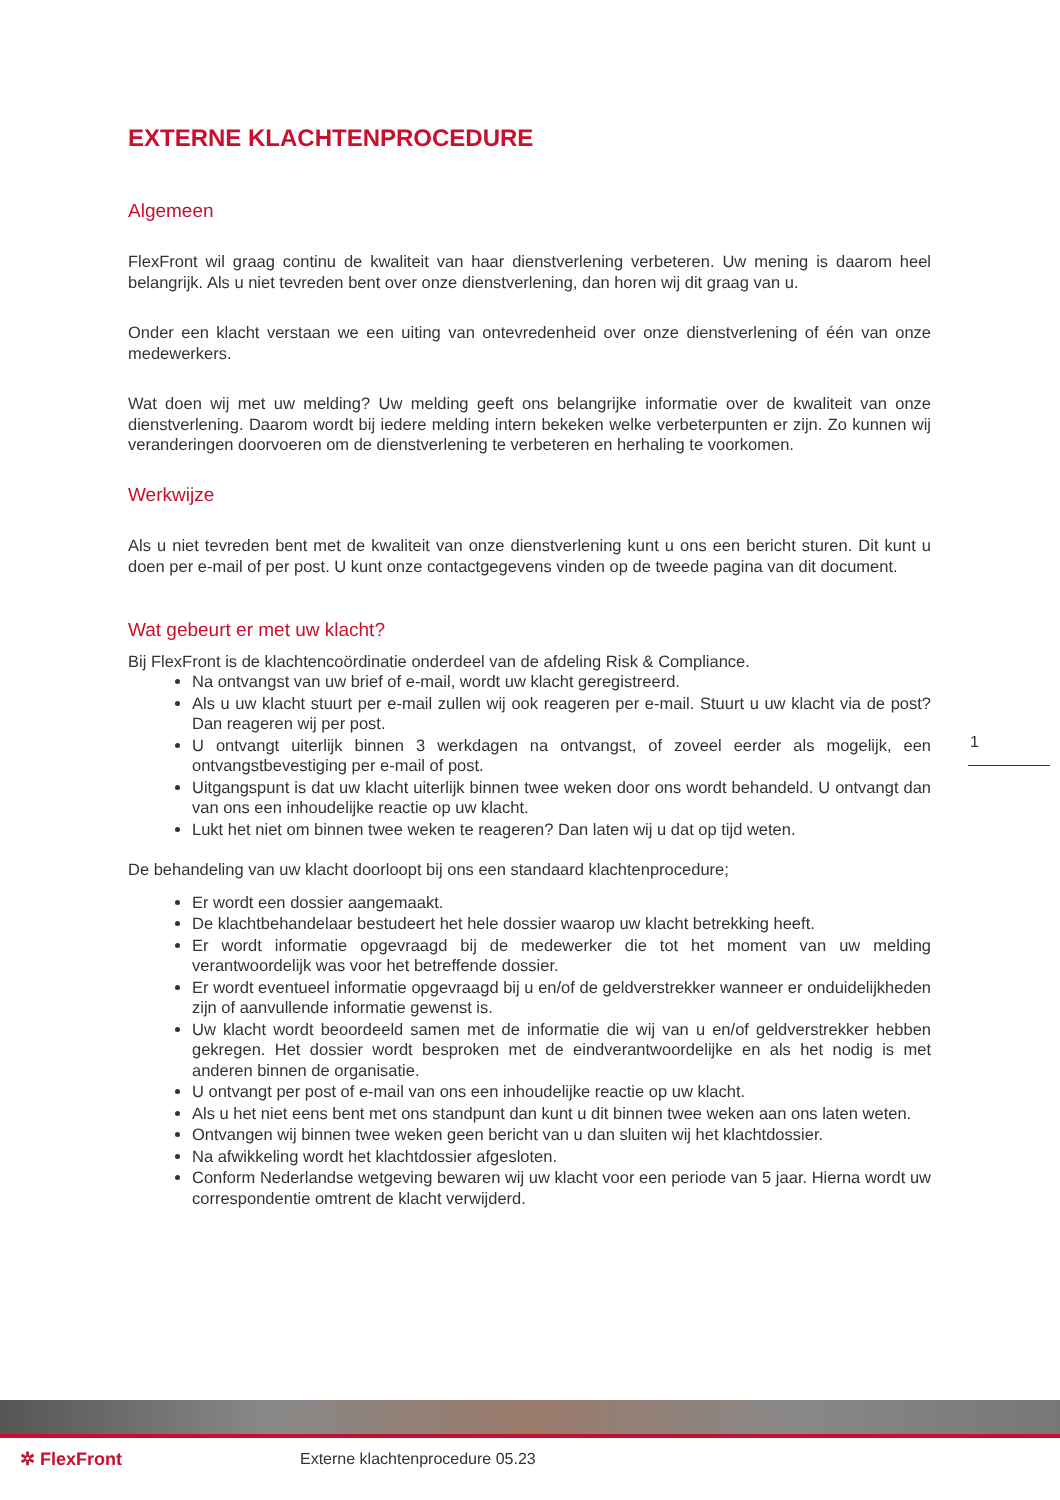EXTERNE KLACHTENPROCEDURE
Algemeen
FlexFront wil graag continu de kwaliteit van haar dienstverlening verbeteren. Uw mening is daarom heel belangrijk. Als u niet tevreden bent over onze dienstverlening, dan horen wij dit graag van u.
Onder een klacht verstaan we een uiting van ontevredenheid over onze dienstverlening of één van onze medewerkers.
Wat doen wij met uw melding? Uw melding geeft ons belangrijke informatie over de kwaliteit van onze dienstverlening. Daarom wordt bij iedere melding intern bekeken welke verbeterpunten er zijn. Zo kunnen wij veranderingen doorvoeren om de dienstverlening te verbeteren en herhaling te voorkomen.
Werkwijze
Als u niet tevreden bent met de kwaliteit van onze dienstverlening kunt u ons een bericht sturen. Dit kunt u doen per e-mail of per post. U kunt onze contactgegevens vinden op de tweede pagina van dit document.
Wat gebeurt er met uw klacht?
Bij FlexFront is de klachtencoördinatie onderdeel van de afdeling Risk & Compliance.
Na ontvangst van uw brief of e-mail, wordt uw klacht geregistreerd.
Als u uw klacht stuurt per e-mail zullen wij ook reageren per e-mail. Stuurt u uw klacht via de post? Dan reageren wij per post.
U ontvangt uiterlijk binnen 3 werkdagen na ontvangst, of zoveel eerder als mogelijk, een ontvangstbevestiging per e-mail of post.
Uitgangspunt is dat uw klacht uiterlijk binnen twee weken door ons wordt behandeld. U ontvangt dan van ons een inhoudelijke reactie op uw klacht.
Lukt het niet om binnen twee weken te reageren? Dan laten wij u dat op tijd weten.
De behandeling van uw klacht doorloopt bij ons een standaard klachtenprocedure;
Er wordt een dossier aangemaakt.
De klachtbehandelaar bestudeert het hele dossier waarop uw klacht betrekking heeft.
Er wordt informatie opgevraagd bij de medewerker die tot het moment van uw melding verantwoordelijk was voor het betreffende dossier.
Er wordt eventueel informatie opgevraagd bij u en/of de geldverstrekker wanneer er onduidelijkheden zijn of aanvullende informatie gewenst is.
Uw klacht wordt beoordeeld samen met de informatie die wij van u en/of geldverstrekker hebben gekregen. Het dossier wordt besproken met de eindverantwoordelijke en als het nodig is met anderen binnen de organisatie.
U ontvangt per post of e-mail van ons een inhoudelijke reactie op uw klacht.
Als u het niet eens bent met ons standpunt dan kunt u dit binnen twee weken aan ons laten weten.
Ontvangen wij binnen twee weken geen bericht van u dan sluiten wij het klachtdossier.
Na afwikkeling wordt het klachtdossier afgesloten.
Conform Nederlandse wetgeving bewaren wij uw klacht voor een periode van 5 jaar. Hierna wordt uw correspondentie omtrent de klacht verwijderd.
1
✲ FlexFront
Externe klachtenprocedure 05.23